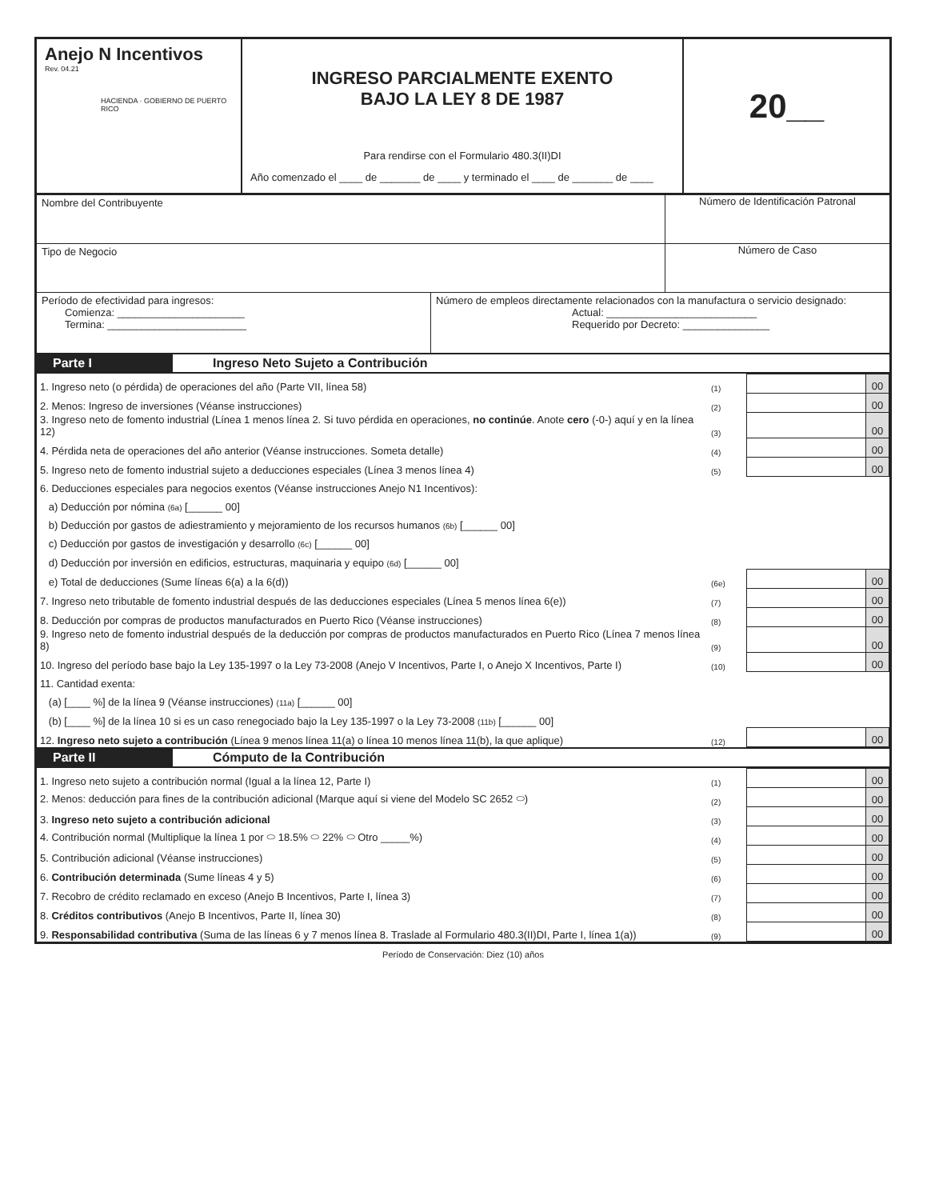Anejo N Incentivos
Rev. 04.21
HACIENDA · GOBIERNO DE PUERTO RICO
INGRESO PARCIALMENTE EXENTO
BAJO LA LEY 8 DE 1987
Para rendirse con el Formulario 480.3(II)DI
Año comenzado el ____ de _______ de ____ y terminado el ____ de _______ de ____
20__
Nombre del Contribuyente Número de Identificación Patronal
Tipo de Negocio Número de Caso
Período de efectividad para ingresos:
Comienza: ______________________
Termina: ________________________
Número de empleos directamente relacionados con la manufactura o servicio designado:
Actual: __________________________
Requerido por Decreto: _______________
Parte I Ingreso Neto Sujeto a Contribución
| 1. Ingreso neto (o pérdida) de operaciones del año (Parte VII, línea 58) | (1) | | 00 |
| 2. Menos: Ingreso de inversiones (Véanse instrucciones) | (2) | | 00 |
| 3. Ingreso neto de fomento industrial (Línea 1 menos línea 2. Si tuvo pérdida en operaciones, no continúe . Anote cero (-0-) aquí y en la línea 12) | (3) | | 00 |
| 4. Pérdida neta de operaciones del año anterior (Véanse instrucciones. Someta detalle) | (4) | | 00 |
| 5. Ingreso neto de fomento industrial sujeto a deducciones especiales (Línea 3 menos línea 4) | (5) | | 00 |
| 6. Deducciones especiales para negocios exentos (Véanse instrucciones Anejo N1 Incentivos): | | | |
| a) Deducción por nómina (6a) [______ 00] | | | |
| b) Deducción por gastos de adiestramiento y mejoramiento de los recursos humanos (6b) [______ 00] | | | |
| c) Deducción por gastos de investigación y desarrollo (6c) [______ 00] | | | |
| d) Deducción por inversión en edificios, estructuras, maquinaria y equipo (6d) [______ 00] | | | |
| e) Total de deducciones (Sume líneas 6(a) a la 6(d)) | (6e) | | 00 |
| 7. Ingreso neto tributable de fomento industrial después de las deducciones especiales (Línea 5 menos línea 6(e)) | (7) | | 00 |
| 8. Deducción por compras de productos manufacturados en Puerto Rico (Véanse instrucciones) | (8) | | 00 |
| 9. Ingreso neto de fomento industrial después de la deducción por compras de productos manufacturados en Puerto Rico (Línea 7 menos línea 8) | (9) | | 00 |
| 10. Ingreso del período base bajo la Ley 135-1997 o la Ley 73-2008 (Anejo V Incentivos, Parte I, o Anejo X Incentivos, Parte I) | (10) | | 00 |
| 11. Cantidad exenta: | | | |
| (a) [____ %] de la línea 9 (Véanse instrucciones) (11a) [______ 00] | | | |
| (b) [____ %] de la línea 10 si es un caso renegociado bajo la Ley 135-1997 o la Ley 73-2008 (11b) [______ 00] | | | |
| 12. Ingreso neto sujeto a contribución (Línea 9 menos línea 11(a) o línea 10 menos línea 11(b), la que aplique) | (12) | | 00 |
Parte II Cómputo de la Contribución
| 1. Ingreso neto sujeto a contribución normal (Igual a la línea 12, Parte I) | (1) | | 00 |
| 2. Menos: deducción para fines de la contribución adicional (Marque aquí si viene del Modelo SC 2652 ⬭) | (2) | | 00 |
| 3. Ingreso neto sujeto a contribución adicional | (3) | | 00 |
| 4. Contribución normal (Multiplique la línea 1 por ⬭ 18.5% ⬭ 22% ⬭ Otro _____%) | (4) | | 00 |
| 5. Contribución adicional (Véanse instrucciones) | (5) | | 00 |
| 6. Contribución determinada (Sume líneas 4 y 5) | (6) | | 00 |
| 7. Recobro de crédito reclamado en exceso (Anejo B Incentivos, Parte I, línea 3) | (7) | | 00 |
| 8. Créditos contributivos (Anejo B Incentivos, Parte II, línea 30) | (8) | | 00 |
| 9. Responsabilidad contributiva (Suma de las líneas 6 y 7 menos línea 8. Traslade al Formulario 480.3(II)DI, Parte I, línea 1(a)) | (9) | | 00 |
Período de Conservación: Diez (10) años